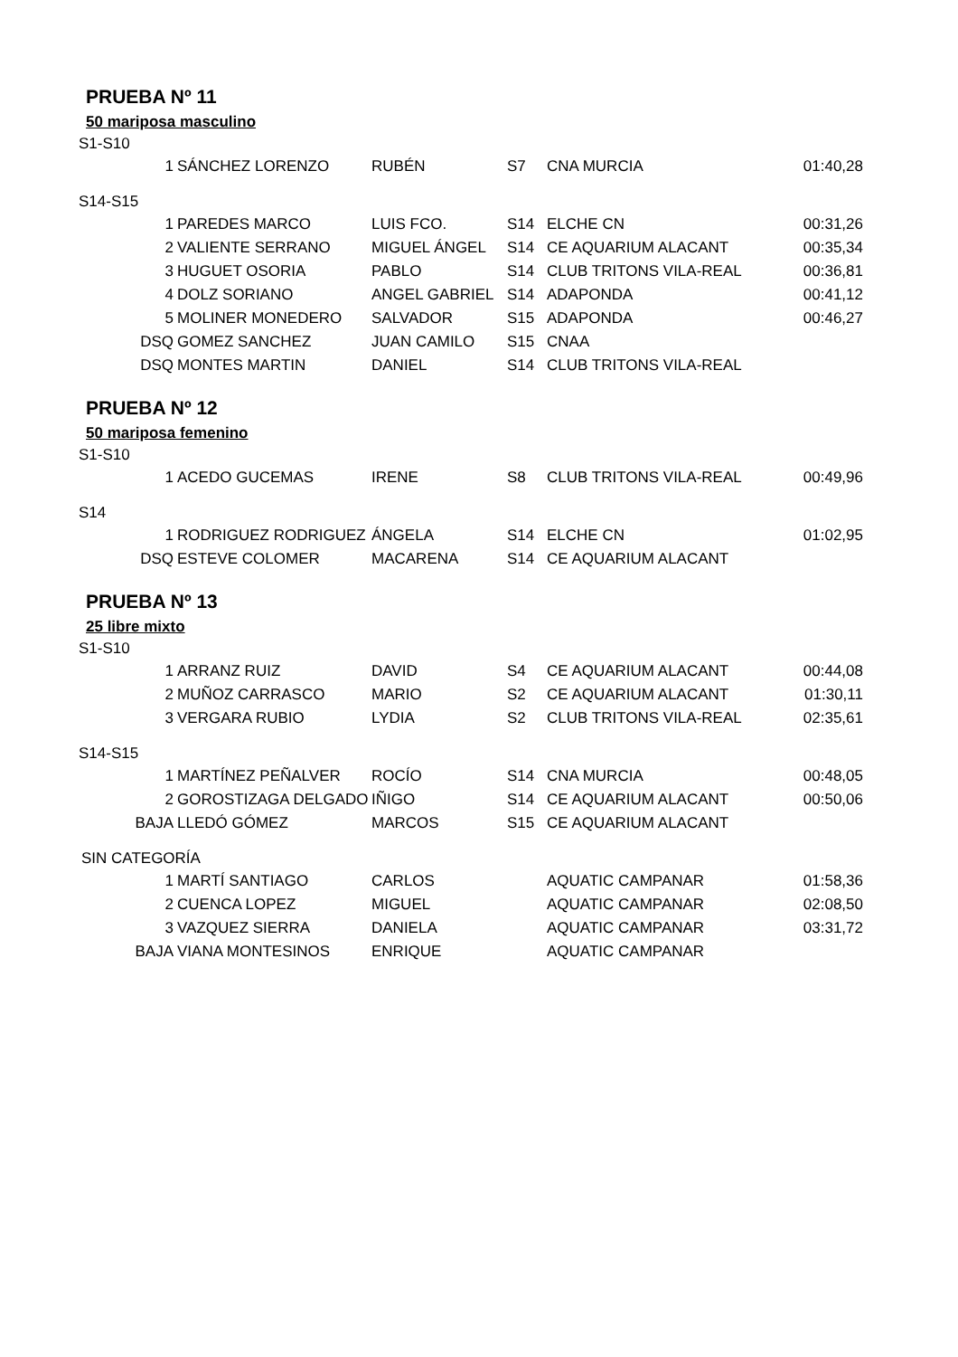PRUEBA Nº 11
50 mariposa masculino
S1-S10
| 1 | SÁNCHEZ LORENZO | RUBÉN | S7 | CNA MURCIA | 01:40,28 |
S14-S15
| 1 | PAREDES MARCO | LUIS FCO. | S14 | ELCHE CN | 00:31,26 |
| 2 | VALIENTE SERRANO | MIGUEL ÁNGEL | S14 | CE AQUARIUM ALACANT | 00:35,34 |
| 3 | HUGUET OSORIA | PABLO | S14 | CLUB TRITONS VILA-REAL | 00:36,81 |
| 4 | DOLZ SORIANO | ANGEL GABRIEL | S14 | ADAPONDA | 00:41,12 |
| 5 | MOLINER MONEDERO | SALVADOR | S15 | ADAPONDA | 00:46,27 |
| DSQ | GOMEZ SANCHEZ | JUAN CAMILO | S15 | CNAA | |
| DSQ | MONTES MARTIN | DANIEL | S14 | CLUB TRITONS VILA-REAL | |
PRUEBA Nº 12
50 mariposa femenino
S1-S10
| 1 | ACEDO GUCEMAS | IRENE | S8 | CLUB TRITONS VILA-REAL | 00:49,96 |
S14
| 1 | RODRIGUEZ RODRIGUEZ | ÁNGELA | S14 | ELCHE CN | 01:02,95 |
| DSQ | ESTEVE COLOMER | MACARENA | S14 | CE AQUARIUM ALACANT | |
PRUEBA Nº 13
25 libre mixto
S1-S10
| 1 | ARRANZ RUIZ | DAVID | S4 | CE AQUARIUM ALACANT | 00:44,08 |
| 2 | MUÑOZ CARRASCO | MARIO | S2 | CE AQUARIUM ALACANT | 01:30,11 |
| 3 | VERGARA RUBIO | LYDIA | S2 | CLUB TRITONS VILA-REAL | 02:35,61 |
S14-S15
| 1 | MARTÍNEZ PEÑALVER | ROCÍO | S14 | CNA MURCIA | 00:48,05 |
| 2 | GOROSTIZAGA DELGADO | IÑIGO | S14 | CE AQUARIUM ALACANT | 00:50,06 |
| BAJA | LLEDÓ GÓMEZ | MARCOS | S15 | CE AQUARIUM ALACANT | |
SIN CATEGORÍA
| 1 | MARTÍ SANTIAGO | CARLOS | | AQUATIC CAMPANAR | 01:58,36 |
| 2 | CUENCA LOPEZ | MIGUEL | | AQUATIC CAMPANAR | 02:08,50 |
| 3 | VAZQUEZ SIERRA | DANIELA | | AQUATIC CAMPANAR | 03:31,72 |
| BAJA | VIANA MONTESINOS | ENRIQUE | | AQUATIC CAMPANAR | |